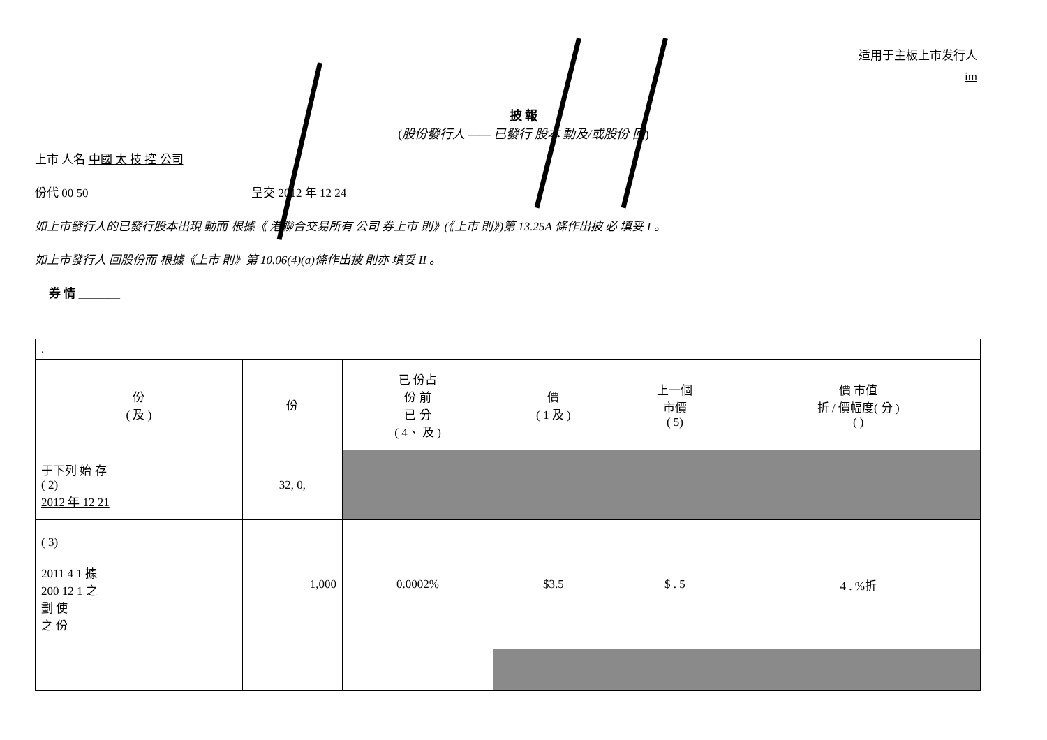适用于主板上市发行人
im
披 報
(股份發行人 —— 已發行 股本 動及/或股份 回)
上市 人名 中國 太 技 控 公司
份代 00 50 呈交 2012 年 12 24
如上市發行人的已發行股本出現 動而 根據《 港聯合交易所有 公司 券上市 則》(《上市 則》)第 13.25A 條作出披 必 填妥 I 。
如上市發行人 回股份而 根據《上市 則》第 10.06(4)(a)條作出披 則亦 填妥 II 。
券 情 _______
| . | | | | | |
| 份 ( 及 ) | 份 | 已 份占 份 前 已 分 ( 4、 及 ) | 價 ( 1 及 ) | 上一個 市價 ( 5) | 價 市值 折 / 價幅度( 分 ) ( ) |
| 于下列 始 存 ( 2) 2012 年 12 21 | 32, 0, | | | | |
| ( 3) 2011 4 1 據 200 12 1 之 劃 使 之 份 | 1,000 | 0.0002% | $3.5 | $ . 5 | 4 . %折 |